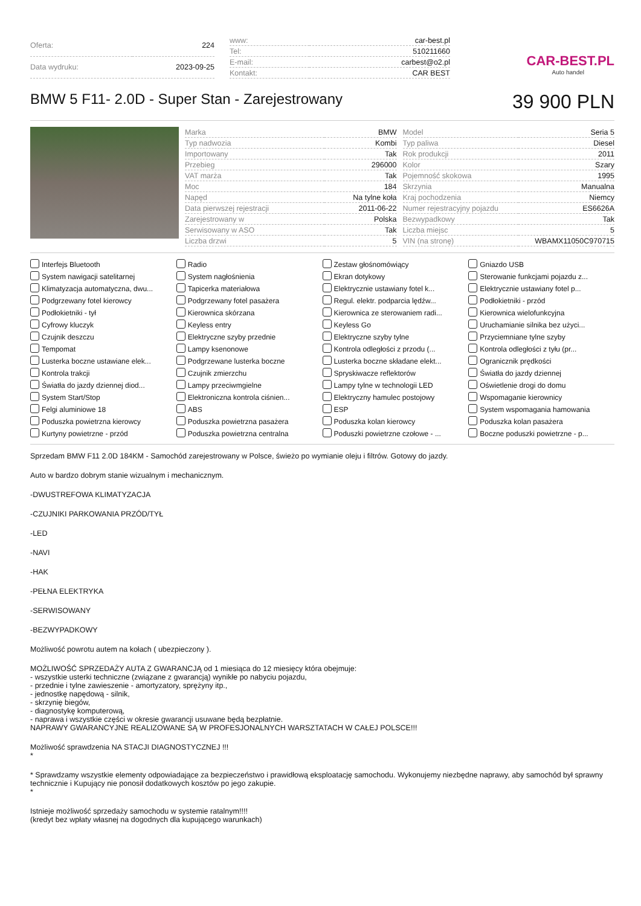| Oferta: | 224 |
| Data wydruku: | 2023-09-25 |
| www: | car-best.pl |
| Tel: | 510211660 |
| E-mail: | carbest@o2.pl |
| Kontakt: | CAR BEST |
CAR-BEST.PL
Auto handel
BMW 5 F11- 2.0D - Super Stan - Zarejestrowany
39 900 PLN
| Marka | BMW |
| Typ nadwozia | Kombi |
| Importowany | Tak |
| Przebieg | 296000 |
| VAT marża | Tak |
| Moc | 184 |
| Napęd | Na tylne koła |
| Data pierwszej rejestracji | 2011-06-22 |
| Zarejestrowany w | Polska |
| Serwisowany w ASO | Tak |
| Liczba drzwi | 5 |
| Model | Seria 5 |
| Typ paliwa | Diesel |
| Rok produkcji | 2011 |
| Kolor | Szary |
| Pojemność skokowa | 1995 |
| Skrzynia | Manualna |
| Kraj pochodzenia | Niemcy |
| Numer rejestracyjny pojazdu | ES6626A |
| Bezwypadkowy | Tak |
| Liczba miejsc | 5 |
| VIN (na stronę) | WBAMX11050C970715 |
Interfejs Bluetooth
Radio
Zestaw głośnomówiący
Gniazdo USB
System nawigacji satelitarnej
System nagłośnienia
Ekran dotykowy
Sterowanie funkcjami pojazdu z...
Klimatyzacja automatyczna, dwu...
Tapicerka materiałowa
Elektrycznie ustawiany fotel k...
Elektrycznie ustawiany fotel p...
Podgrzewany fotel kierowcy
Podgrzewany fotel pasażera
Regul. elektr. podparcia lędźw...
Podłokietniki - przód
Podłokietniki - tył
Kierownica skórzana
Kierownica ze sterowaniem radi...
Kierownica wielofunkcyjna
Cyfrowy kluczyk
Keyless entry
Keyless Go
Uruchamianie silnika bez użyci...
Czujnik deszczu
Elektryczne szyby przednie
Elektryczne szyby tylne
Przyciemniane tylne szyby
Tempomat
Lampy ksenonowe
Kontrola odległości z przodu (...
Kontrola odległości z tyłu (pr...
Lusterka boczne ustawiane elek...
Podgrzewane lusterka boczne
Lusterka boczne składane elekt...
Ogranicznik prędkości
Kontrola trakcji
Czujnik zmierzchu
Spryskiwacze reflektorów
Światła do jazdy dziennej
Światła do jazdy dziennej diod...
Lampy przeciwmgielne
Lampy tylne w technologii LED
Oświetlenie drogi do domu
System Start/Stop
Elektroniczna kontrola ciśnien...
Elektryczny hamulec postojowy
Wspomaganie kierownicy
Felgi aluminiowe 18
ABS
ESP
System wspomagania hamowania
Poduszka powietrzna kierowcy
Poduszka powietrzna pasażera
Poduszka kolan kierowcy
Poduszka kolan pasażera
Kurtyny powietrzne - przód
Poduszka powietrzna centralna
Poduszki powietrzne czołowe - ...
Boczne poduszki powietrzne - p...
Sprzedam BMW F11 2.0D 184KM - Samochód zarejestrowany w Polsce, świeżo po wymianie oleju i filtrów. Gotowy do jazdy.
Auto w bardzo dobrym stanie wizualnym i mechanicznym.
-DWUSTREFOWA KLIMATYZACJA
-CZUJNIKI PARKOWANIA PRZÓD/TYŁ
-LED
-NAVI
-HAK
-PEŁNA ELEKTRYKA
-SERWISOWANY
-BEZWYPADKOWY
Możliwość powrotu autem na kołach ( ubezpieczony ).
MOŻLIWOŚĆ SPRZEDAŻY AUTA Z GWARANCJĄ od 1 miesiąca do 12 miesięcy która obejmuje:
- wszystkie usterki techniczne (związane z gwarancją) wynikłe po nabyciu pojazdu,
- przednie i tylne zawieszenie - amortyzatory, sprężyny itp.,
- jednostkę napędową - silnik,
- skrzynię biegów,
- diagnostykę komputerową,
- naprawa i wszystkie części w okresie gwarancji usuwane będą bezpłatnie.
NAPRAWY GWARANCYJNE REALIZOWANE SĄ W PROFESJONALNYCH WARSZTATACH W CAŁEJ POLSCE!!!
Możliwość sprawdzenia NA STACJI DIAGNOSTYCZNEJ !!!
*
* Sprawdzamy wszystkie elementy odpowiadające za bezpieczeństwo i prawidłową eksploatację samochodu. Wykonujemy niezbędne naprawy, aby samochód był sprawny technicznie i Kupujący nie ponosił dodatkowych kosztów po jego zakupie.
*
Istnieje możliwość sprzedaży samochodu w systemie ratalnym!!!!
(kredyt bez wpłaty własnej na dogodnych dla kupującego warunkach)